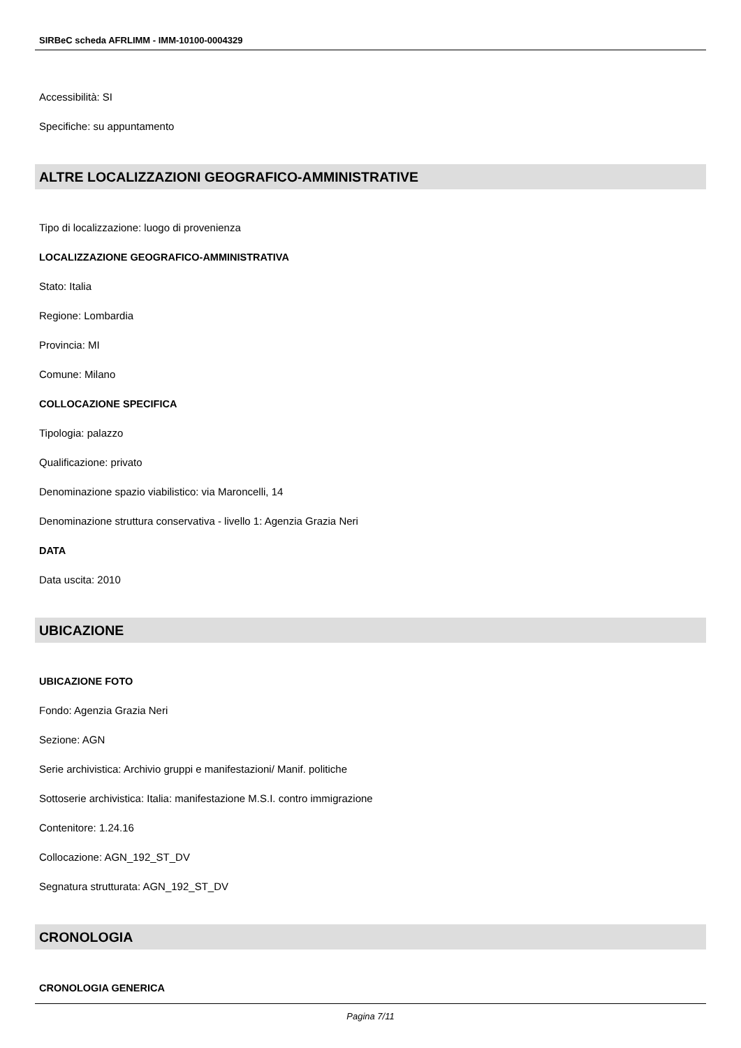SIRBeC scheda AFRLIMM - IMM-10100-0004329
Accessibilità: SI
Specifiche: su appuntamento
ALTRE LOCALIZZAZIONI GEOGRAFICO-AMMINISTRATIVE
Tipo di localizzazione: luogo di provenienza
LOCALIZZAZIONE GEOGRAFICO-AMMINISTRATIVA
Stato: Italia
Regione: Lombardia
Provincia: MI
Comune: Milano
COLLOCAZIONE SPECIFICA
Tipologia: palazzo
Qualificazione: privato
Denominazione spazio viabilistico: via Maroncelli, 14
Denominazione struttura conservativa - livello 1: Agenzia Grazia Neri
DATA
Data uscita: 2010
UBICAZIONE
UBICAZIONE FOTO
Fondo: Agenzia Grazia Neri
Sezione: AGN
Serie archivistica: Archivio gruppi e manifestazioni/ Manif. politiche
Sottoserie archivistica: Italia: manifestazione M.S.I. contro immigrazione
Contenitore: 1.24.16
Collocazione: AGN_192_ST_DV
Segnatura strutturata: AGN_192_ST_DV
CRONOLOGIA
CRONOLOGIA GENERICA
Pagina 7/11